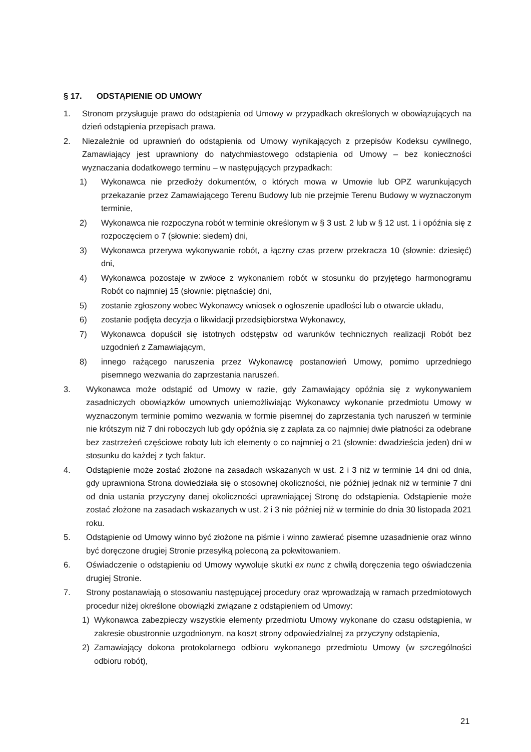§ 17. ODSTĄPIENIE OD UMOWY
1. Stronom przysługuje prawo do odstąpienia od Umowy w przypadkach określonych w obowiązujących na dzień odstąpienia przepisach prawa.
2. Niezależnie od uprawnień do odstąpienia od Umowy wynikających z przepisów Kodeksu cywilnego, Zamawiający jest uprawniony do natychmiastowego odstąpienia od Umowy – bez konieczności wyznaczania dodatkowego terminu – w następujących przypadkach:
1) Wykonawca nie przedłoży dokumentów, o których mowa w Umowie lub OPZ warunkujących przekazanie przez Zamawiającego Terenu Budowy lub nie przejmie Terenu Budowy w wyznaczonym terminie,
2) Wykonawca nie rozpoczyna robót w terminie określonym w § 3 ust. 2 lub w § 12 ust. 1 i opóźnia się z rozpoczęciem o 7 (słownie: siedem) dni,
3) Wykonawca przerywa wykonywanie robót, a łączny czas przerw przekracza 10 (słownie: dziesięć) dni,
4) Wykonawca pozostaje w zwłoce z wykonaniem robót w stosunku do przyjętego harmonogramu Robót co najmniej 15 (słownie: piętnaście) dni,
5) zostanie zgłoszony wobec Wykonawcy wniosek o ogłoszenie upadłości lub o otwarcie układu,
6) zostanie podjęta decyzja o likwidacji przedsiębiorstwa Wykonawcy,
7) Wykonawca dopuścił się istotnych odstępstw od warunków technicznych realizacji Robót bez uzgodnień z Zamawiającym,
8) innego rażącego naruszenia przez Wykonawcę postanowień Umowy, pomimo uprzedniego pisemnego wezwania do zaprzestania naruszeń.
3. Wykonawca może odstąpić od Umowy w razie, gdy Zamawiający opóźnia się z wykonywaniem zasadniczych obowiązków umownych uniemożliwiając Wykonawcy wykonanie przedmiotu Umowy w wyznaczonym terminie pomimo wezwania w formie pisemnej do zaprzestania tych naruszeń w terminie nie krótszym niż 7 dni roboczych lub gdy opóźnia się z zapłata za co najmniej dwie płatności za odebrane bez zastrzeżeń częściowe roboty lub ich elementy o co najmniej o 21 (słownie: dwadzieścia jeden) dni w stosunku do każdej z tych faktur.
4. Odstąpienie może zostać złożone na zasadach wskazanych w ust. 2 i 3 niż w terminie 14 dni od dnia, gdy uprawniona Strona dowiedziała się o stosownej okoliczności, nie później jednak niż w terminie 7 dni od dnia ustania przyczyny danej okoliczności uprawniającej Stronę do odstąpienia. Odstąpienie może zostać złożone na zasadach wskazanych w ust. 2 i 3 nie później niż w terminie do dnia 30 listopada 2021 roku.
5. Odstąpienie od Umowy winno być złożone na piśmie i winno zawierać pisemne uzasadnienie oraz winno być doręczone drugiej Stronie przesyłką poleconą za pokwitowaniem.
6. Oświadczenie o odstąpieniu od Umowy wywołuje skutki ex nunc z chwilą doręczenia tego oświadczenia drugiej Stronie.
7. Strony postanawiają o stosowaniu następującej procedury oraz wprowadzają w ramach przedmiotowych procedur niżej określone obowiązki związane z odstąpieniem od Umowy:
1) Wykonawca zabezpieczy wszystkie elementy przedmiotu Umowy wykonane do czasu odstąpienia, w zakresie obustronnie uzgodnionym, na koszt strony odpowiedzialnej za przyczyny odstąpienia,
2) Zamawiający dokona protokolarnego odbioru wykonanego przedmiotu Umowy (w szczególności odbioru robót),
21